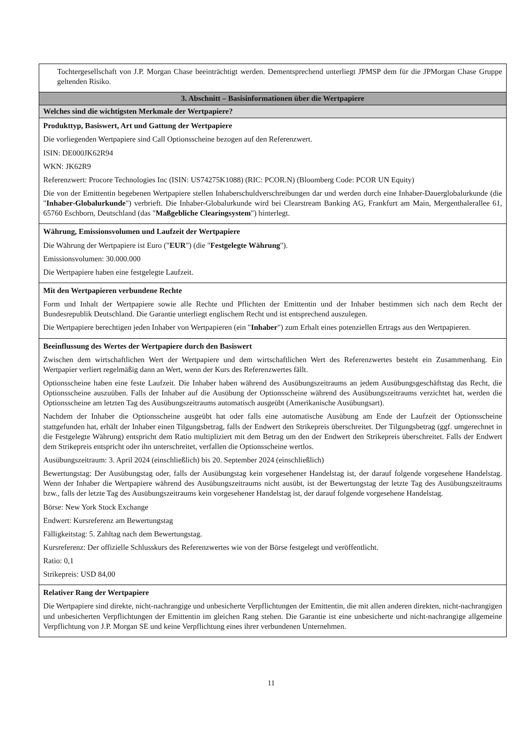| Tochtergesellschaft von J.P. Morgan Chase beeinträchtigt werden. Dementsprechend unterliegt JPMSP dem für die JPMorgan Chase Gruppe geltenden Risiko. |
| 3. Abschnitt – Basisinformationen über die Wertpapiere |
| Welches sind die wichtigsten Merkmale der Wertpapiere? |
| Produkttyp, Basiswert, Art und Gattung der Wertpapiere Die vorliegenden Wertpapiere sind Call Optionsscheine bezogen auf den Referenzwert. ISIN: DE000JK62R94 WKN: JK62R9 Referenzwert: Procore Technologies Inc (ISIN: US74275K1088) (RIC: PCOR.N) (Bloomberg Code: PCOR UN Equity) Die von der Emittentin begebenen Wertpapiere stellen Inhaberschuldverschreibungen dar und werden durch eine Inhaber-Dauerglobalurkunde (die " Inhaber-Globalurkunde ") verbrieft. Die Inhaber-Globalurkunde wird bei Clearstream Banking AG, Frankfurt am Main, Mergenthalerallee 61, 65760 Eschborn, Deutschland (das " Maßgebliche Clearingsystem ") hinterlegt. |
| Währung, Emissionsvolumen und Laufzeit der Wertpapiere Die Währung der Wertpapiere ist Euro (" EUR ") (die " Festgelegte Währung "). Emissionsvolumen: 30.000.000 Die Wertpapiere haben eine festgelegte Laufzeit. |
| Mit den Wertpapieren verbundene Rechte Form und Inhalt der Wertpapiere sowie alle Rechte und Pflichten der Emittentin und der Inhaber bestimmen sich nach dem Recht der Bundesrepublik Deutschland. Die Garantie unterliegt englischem Recht und ist entsprechend auszulegen. Die Wertpapiere berechtigen jeden Inhaber von Wertpapieren (ein " Inhaber ") zum Erhalt eines potenziellen Ertrags aus den Wertpapieren. |
| Beeinflussung des Wertes der Wertpapiere durch den Basiswert Zwischen dem wirtschaftlichen Wert der Wertpapiere und dem wirtschaftlichen Wert des Referenzwertes besteht ein Zusammenhang. Ein Wertpapier verliert regelmäßig dann an Wert, wenn der Kurs des Referenzwertes fällt. Optionsscheine haben eine feste Laufzeit. Die Inhaber haben während des Ausübungszeitraums an jedem Ausübungsgeschäftstag das Recht, die Optionsscheine auszuüben. Falls der Inhaber auf die Ausübung der Optionsscheine während des Ausübungszeitraums verzichtet hat, werden die Optionsscheine am letzten Tag des Ausübungszeitraums automatisch ausgeübt (Amerikanische Ausübungsart). Nachdem der Inhaber die Optionsscheine ausgeübt hat oder falls eine automatische Ausübung am Ende der Laufzeit der Optionsscheine stattgefunden hat, erhält der Inhaber einen Tilgungsbetrag, falls der Endwert den Strikepreis überschreitet. Der Tilgungsbetrag (ggf. umgerechnet in die Festgelegte Währung) entspricht dem Ratio multipliziert mit dem Betrag um den der Endwert den Strikepreis überschreitet. Falls der Endwert dem Strikepreis entspricht oder ihn unterschreitet, verfallen die Optionsscheine wertlos. Ausübungszeitraum: 3. April 2024 (einschließlich) bis 20. September 2024 (einschließlich) Bewertungstag: Der Ausübungstag oder, falls der Ausübungstag kein vorgesehener Handelstag ist, der darauf folgende vorgesehene Handelstag. Wenn der Inhaber die Wertpapiere während des Ausübungszeitraums nicht ausübt, ist der Bewertungstag der letzte Tag des Ausübungszeitraums bzw., falls der letzte Tag des Ausübungszeitraums kein vorgesehener Handelstag ist, der darauf folgende vorgesehene Handelstag. Börse: New York Stock Exchange Endwert: Kursreferenz am Bewertungstag Fälligkeitstag: 5. Zahltag nach dem Bewertungstag. Kursreferenz: Der offizielle Schlusskurs des Referenzwertes wie von der Börse festgelegt und veröffentlicht. Ratio: 0,1 Strikepreis: USD 84,00 |
| Relativer Rang der Wertpapiere Die Wertpapiere sind direkte, nicht-nachrangige und unbesicherte Verpflichtungen der Emittentin, die mit allen anderen direkten, nicht-nachrangigen und unbesicherten Verpflichtungen der Emittentin im gleichen Rang stehen. Die Garantie ist eine unbesicherte und nicht-nachrangige allgemeine Verpflichtung von J.P. Morgan SE und keine Verpflichtung eines ihrer verbundenen Unternehmen. |
11